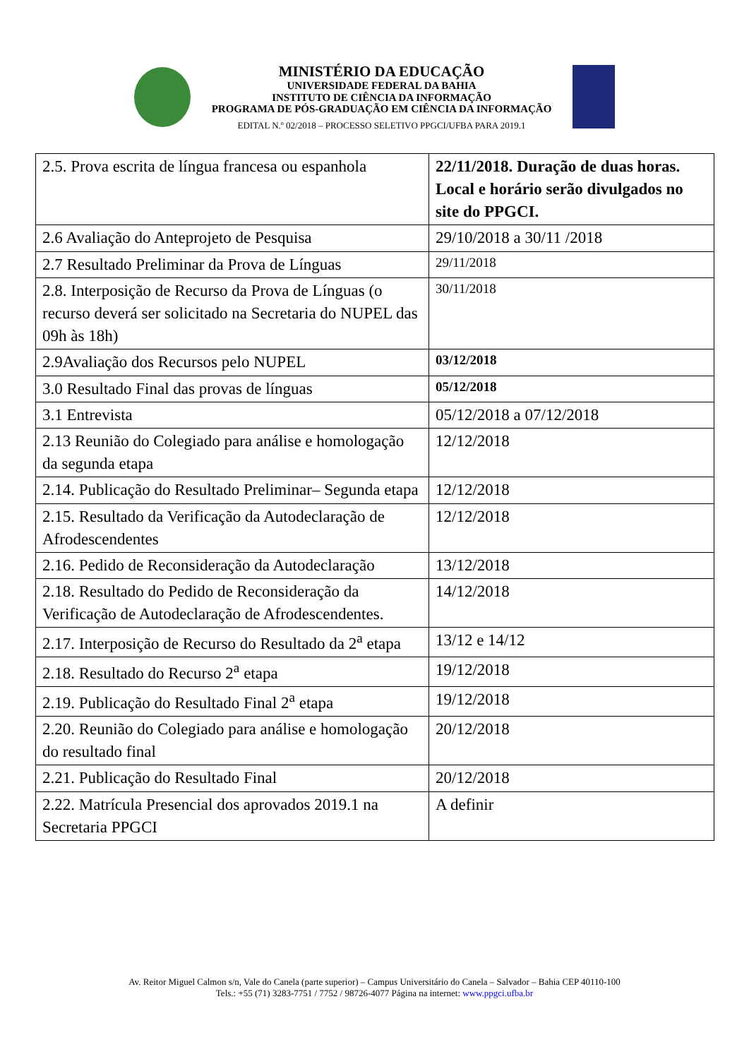MINISTÉRIO DA EDUCAÇÃO
UNIVERSIDADE FEDERAL DA BAHIA
INSTITUTO DE CIÊNCIA DA INFORMAÇÃO
PROGRAMA DE PÓS-GRADUAÇÃO EM CIÊNCIA DA INFORMAÇÃO
EDITAL N.º 02/2018 – PROCESSO SELETIVO PPGCI/UFBA PARA 2019.1
| 2.5. Prova escrita de língua francesa ou espanhola | 22/11/2018. Duração de duas horas. Local e horário serão divulgados no site do PPGCI. |
| 2.6 Avaliação do Anteprojeto de Pesquisa | 29/10/2018 a 30/11 /2018 |
| 2.7 Resultado Preliminar da Prova de Línguas | 29/11/2018 |
| 2.8. Interposição de Recurso da Prova de Línguas (o recurso deverá ser solicitado na Secretaria do NUPEL das 09h às 18h) | 30/11/2018 |
| 2.9Avaliação dos Recursos pelo NUPEL | 03/12/2018 |
| 3.0 Resultado Final das provas de línguas | 05/12/2018 |
| 3.1 Entrevista | 05/12/2018 a 07/12/2018 |
| 2.13 Reunião do Colegiado para análise e homologação da segunda etapa | 12/12/2018 |
| 2.14. Publicação do Resultado Preliminar– Segunda etapa | 12/12/2018 |
| 2.15. Resultado da Verificação da Autodeclaração de Afrodescendentes | 12/12/2018 |
| 2.16. Pedido de Reconsideração da Autodeclaração | 13/12/2018 |
| 2.18. Resultado do Pedido de Reconsideração da Verificação de Autodeclaração de Afrodescendentes. | 14/12/2018 |
| 2.17. Interposição de Recurso do Resultado da 2<sup>a</sup> etapa | 13/12 e 14/12 |
| 2.18. Resultado do Recurso 2<sup>a</sup> etapa | 19/12/2018 |
| 2.19. Publicação do Resultado Final 2<sup>a</sup> etapa | 19/12/2018 |
| 2.20. Reunião do Colegiado para análise e homologação do resultado final | 20/12/2018 |
| 2.21. Publicação do Resultado Final | 20/12/2018 |
| 2.22. Matrícula Presencial dos aprovados 2019.1 na Secretaria PPGCI | A definir |
Av. Reitor Miguel Calmon s/n, Vale do Canela (parte superior) – Campus Universitário do Canela – Salvador – Bahia CEP 40110-100
Tels.: +55 (71) 3283-7751 / 7752 / 98726-4077 Página na internet: www.ppgci.ufba.br